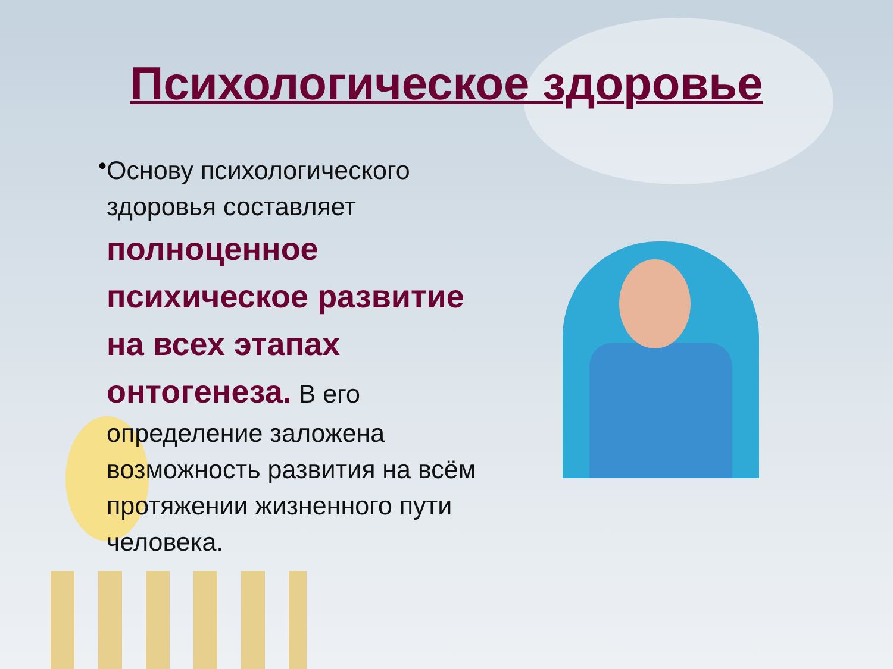Психологическое здоровье
•
Основу психологического здоровья составляет полноценное психическое развитие на всех этапах онтогенеза. В его определение заложена возможность развития на всём протяжении жизненного пути человека.